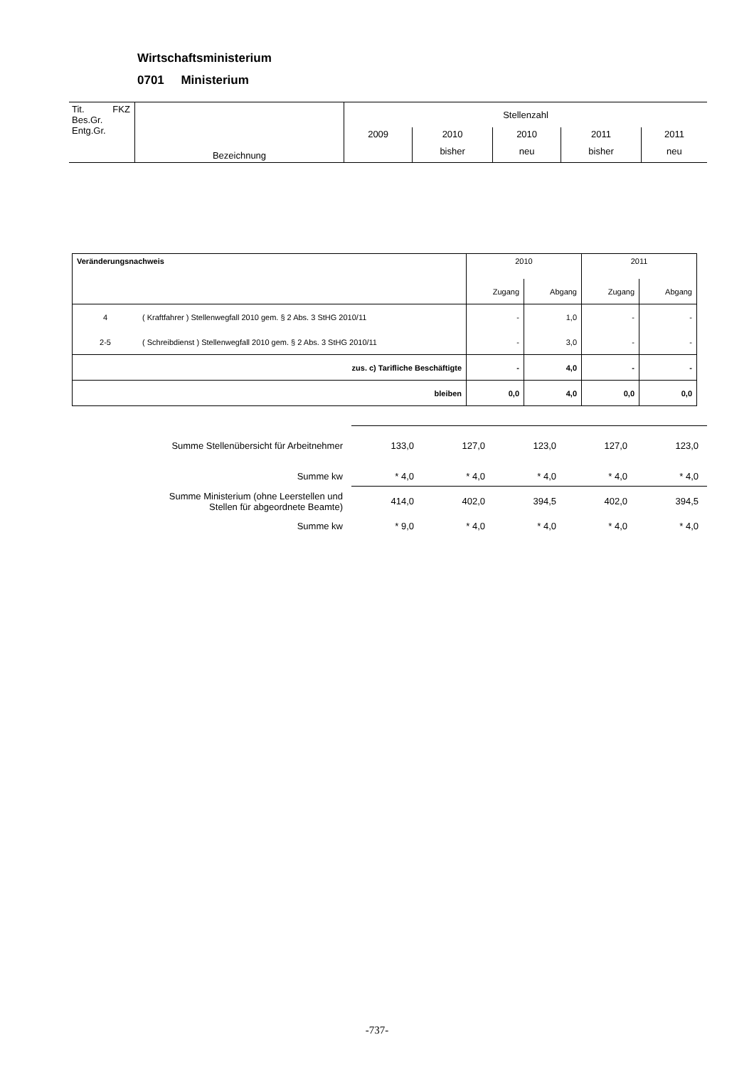Wirtschaftsministerium
0701 Ministerium
| Tit. FKZ Bes.Gr. Entg.Gr. | Bezeichnung | Stellenzahl | | | | |
| | | 2009 | 2010 | 2010 | 2011 | 2011 |
| | | | bisher | neu | bisher | neu |
| Veränderungsnachweis | | 2010 | | 2011 | |
| | | Zugang | Abgang | Zugang | Abgang |
| 4 | ( Kraftfahrer ) Stellenwegfall 2010 gem. § 2 Abs. 3 StHG 2010/11 | - | 1,0 | - | - |
| 2-5 | ( Schreibdienst ) Stellenwegfall 2010 gem. § 2 Abs. 3 StHG 2010/11 | - | 3,0 | - | - |
| zus. c) Tarifliche Beschäftigte | | - | 4,0 | - | - |
| bleiben | | 0,0 | 4,0 | 0,0 | 0,0 |
| Summe Stellenübersicht für Arbeitnehmer | 133,0 | 127,0 | 123,0 | 127,0 | 123,0 |
| Summe kw | * 4,0 | * 4,0 | * 4,0 | * 4,0 | * 4,0 |
| Summe Ministerium (ohne Leerstellen und Stellen für abgeordnete Beamte) | 414,0 | 402,0 | 394,5 | 402,0 | 394,5 |
| Summe kw | * 9,0 | * 4,0 | * 4,0 | * 4,0 | * 4,0 |
-737-